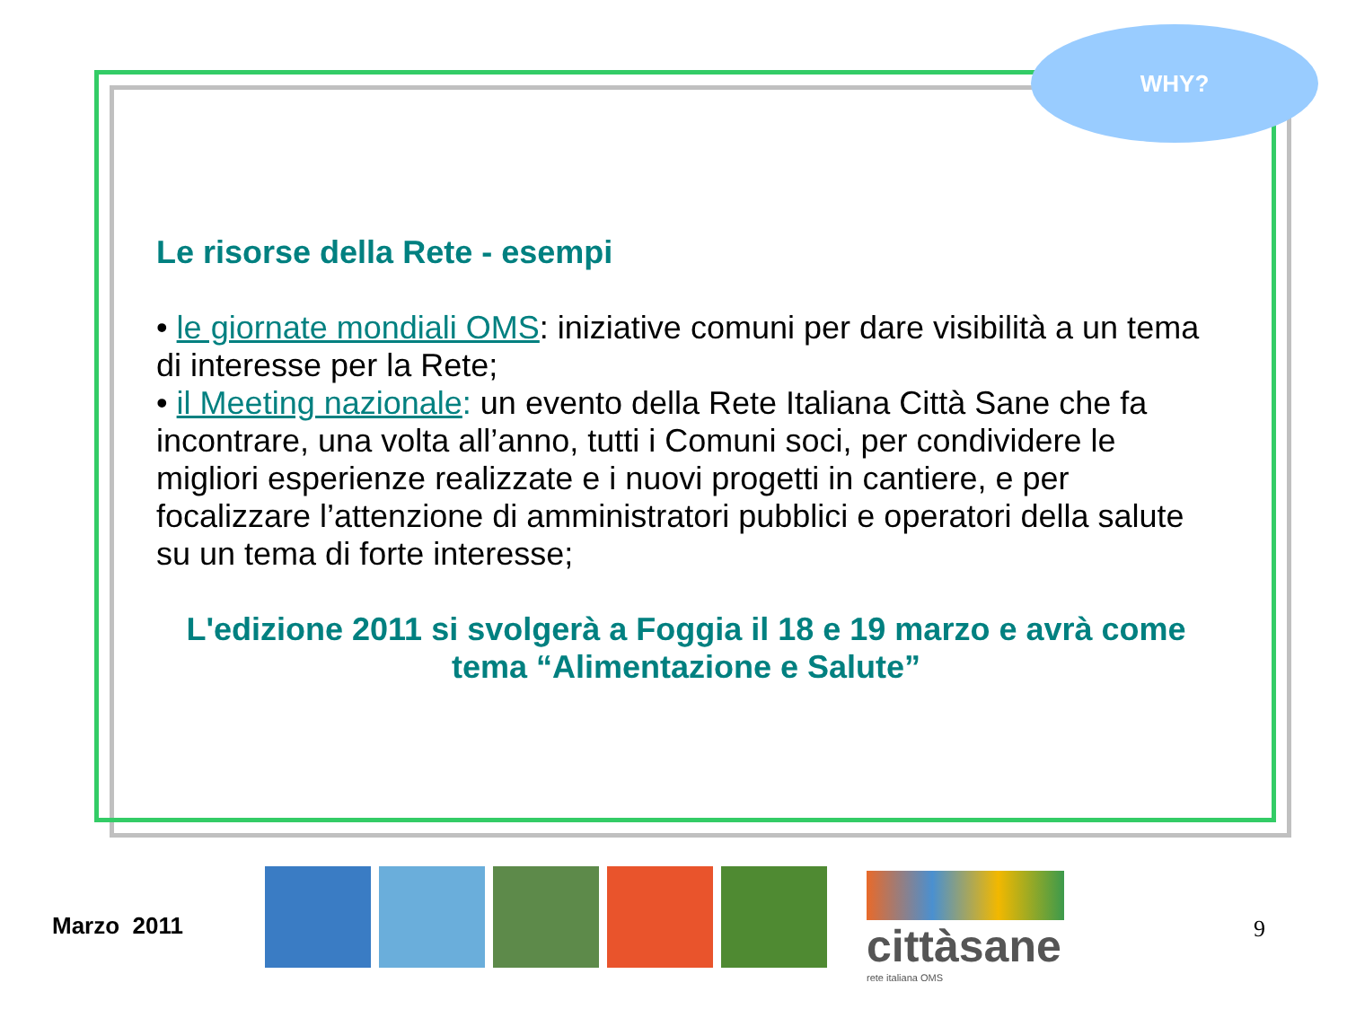WHY?
Le risorse della Rete - esempi
• le giornate mondiali OMS: iniziative comuni per dare visibilità a un tema di interesse per la Rete;
• il Meeting nazionale: un evento della Rete Italiana Città Sane che fa incontrare, una volta all’anno, tutti i Comuni soci, per condividere le migliori esperienze realizzate e i nuovi progetti in cantiere, e per focalizzare l’attenzione di amministratori pubblici e operatori della salute su un tema di forte interesse;
L'edizione 2011 si svolgerà a Foggia il 18 e 19 marzo e avrà come tema “Alimentazione e Salute”
Marzo 2011
cittàsane
rete italiana OMS
9